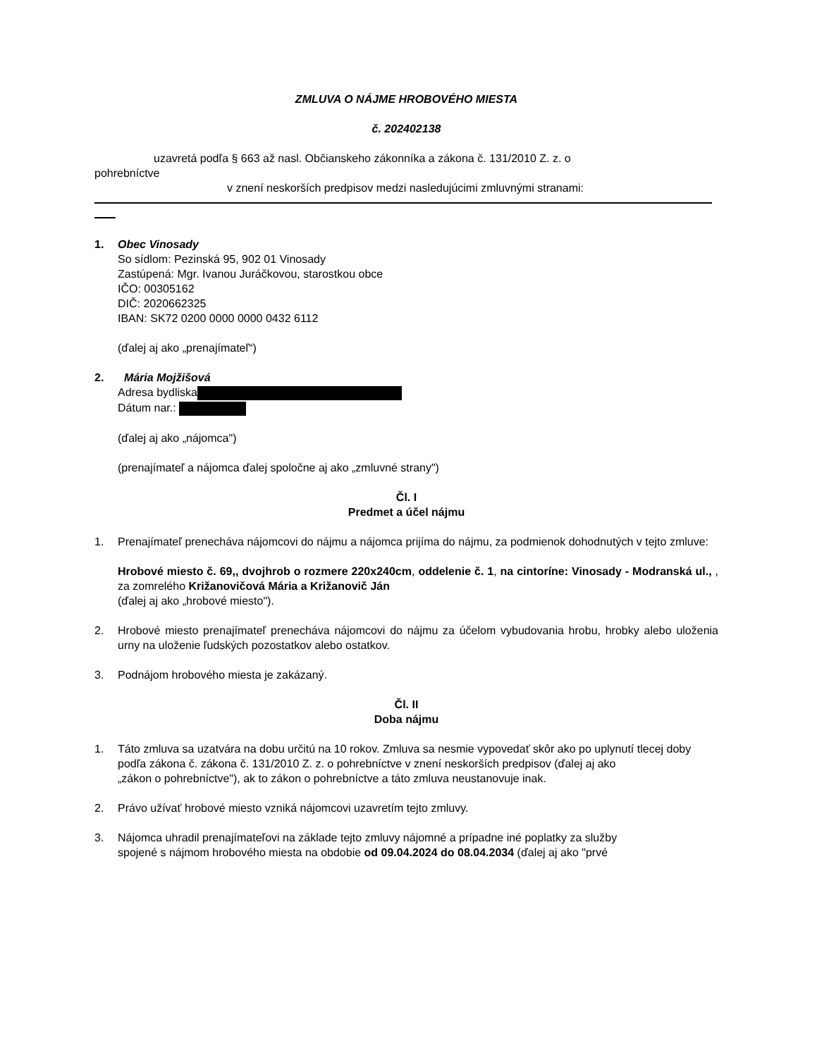ZMLUVA O NÁJME HROBOVÉHO MIESTA
č. 202402138
uzavretá podľa § 663 až nasl. Občianskeho zákonníka a zákona č. 131/2010 Z. z. o
pohrebníctve
v znení neskorších predpisov medzi nasledujúcimi zmluvnými stranami:
1. Obec Vinosady
So sídlom: Pezinská 95, 902 01 Vinosady
Zastúpená: Mgr. Ivanou Juráčkovou, starostkou obce
IČO: 00305162
DIČ: 2020662325
IBAN: SK72 0200 0000 0000 0432 6112
(ďalej aj ako „prenajímateľ“)
2. Mária Mojžišová
Adresa bydliska
Dátum nar.:
(ďalej aj ako „nájomca")
(prenajímateľ a nájomca ďalej spoločne aj ako „zmluvné strany")
Čl. I
Predmet a účel nájmu
1. Prenajímateľ prenecháva nájomcovi do nájmu a nájomca prijíma do nájmu, za podmienok dohodnutých v tejto zmluve:
Hrobové miesto č. 69,, dvojhrob o rozmere 220x240cm, oddelenie č. 1, na cintoríne: Vinosady - Modranská ul., , za zomrelého Križanovičová Mária a Križanovič Ján
(ďalej aj ako „hrobové miesto").
2. Hrobové miesto prenajímateľ prenecháva nájomcovi do nájmu za účelom vybudovania hrobu, hrobky alebo uloženia urny na uloženie ľudských pozostatkov alebo ostatkov.
3. Podnájom hrobového miesta je zakázaný.
Čl. II
Doba nájmu
1. Táto zmluva sa uzatvára na dobu určitú na 10 rokov. Zmluva sa nesmie vypovedať skôr ako po uplynutí tlecej doby
podľa zákona č. zákona č. 131/2010 Z. z. o pohrebníctve v znení neskorších predpisov (ďalej aj ako
„zákon o pohrebníctve"), ak to zákon o pohrebníctve a táto zmluva neustanovuje inak.
2. Právo užívať hrobové miesto vzniká nájomcovi uzavretím tejto zmluvy.
3. Nájomca uhradil prenajímateľovi na základe tejto zmluvy nájomné a prípadne iné poplatky za služby
spojené s nájmom hrobového miesta na obdobie od 09.04.2024 do 08.04.2034 (ďalej aj ako "prvé